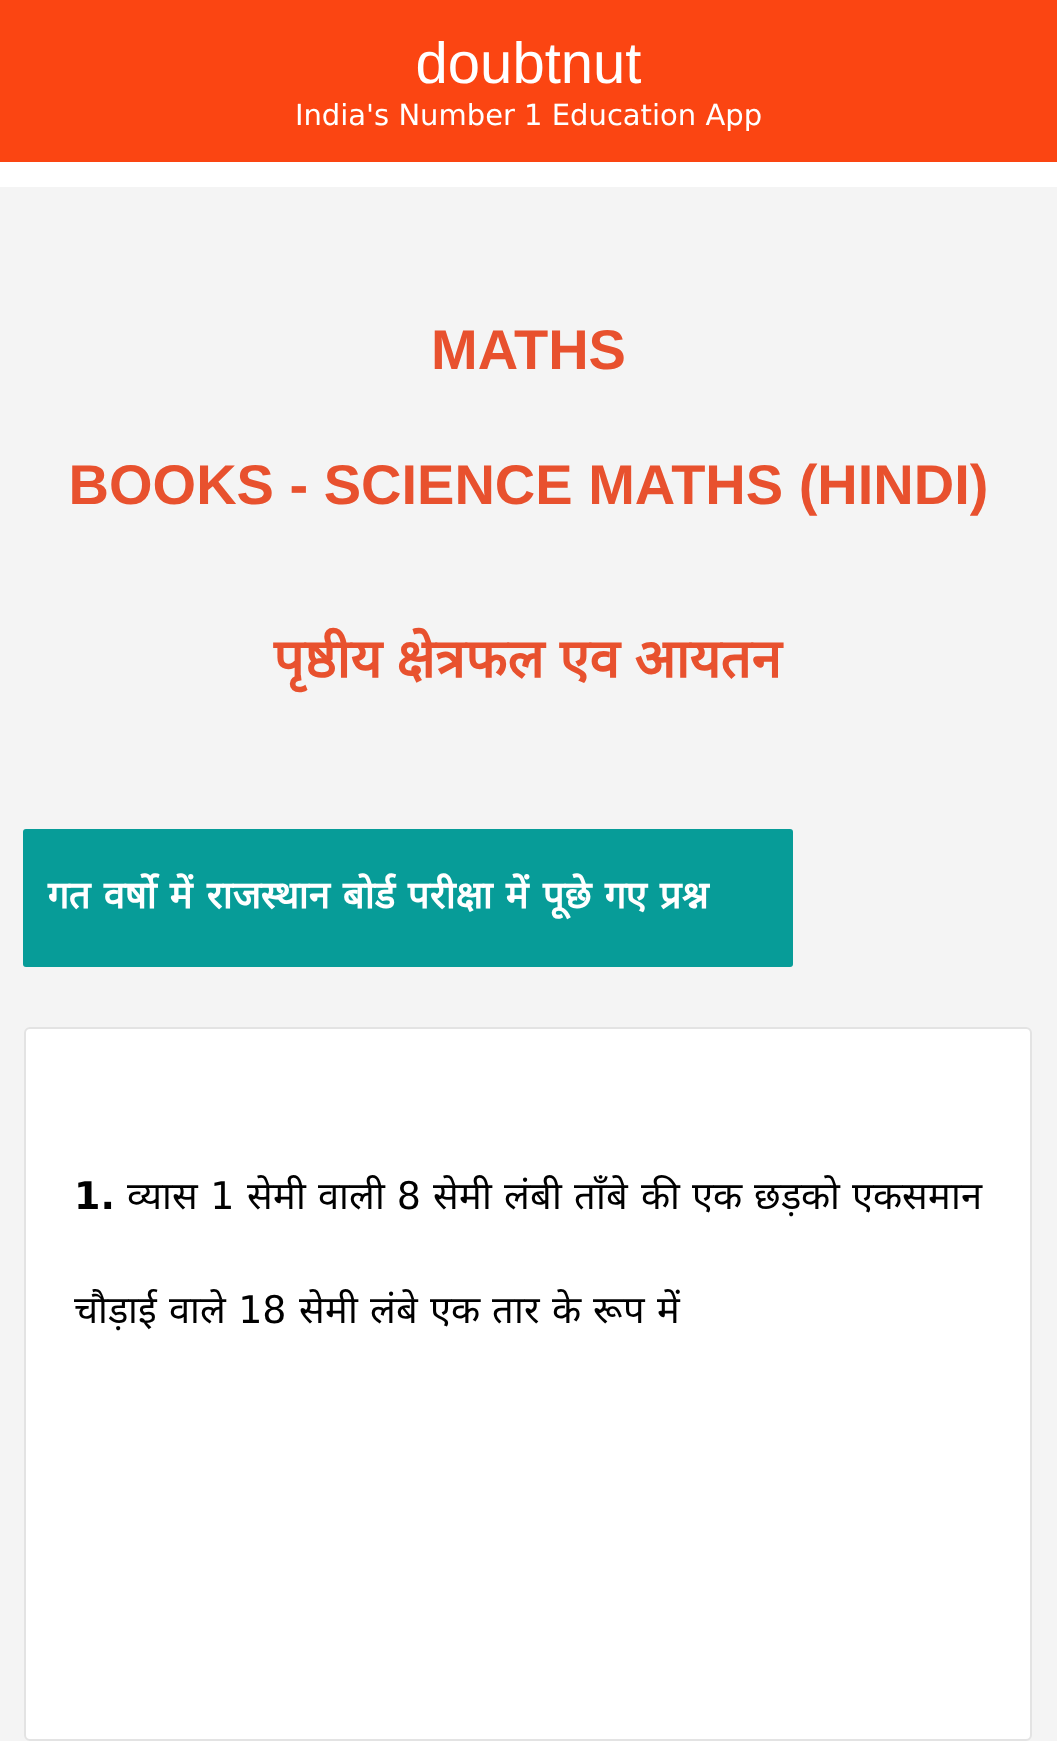doubtnut
India's Number 1 Education App
MATHS
BOOKS - SCIENCE MATHS (HINDI)
पृष्ठीय क्षेत्रफल एव आयतन
गत वर्षो में राजस्थान बोर्ड परीक्षा में पूछे गए प्रश्न
1. व्यास 1 सेमी वाली 8 सेमी लंबी ताँबे की एक छड़को एकसमान चौड़ाई वाले 18 सेमी लंबे एक तार के रूप में